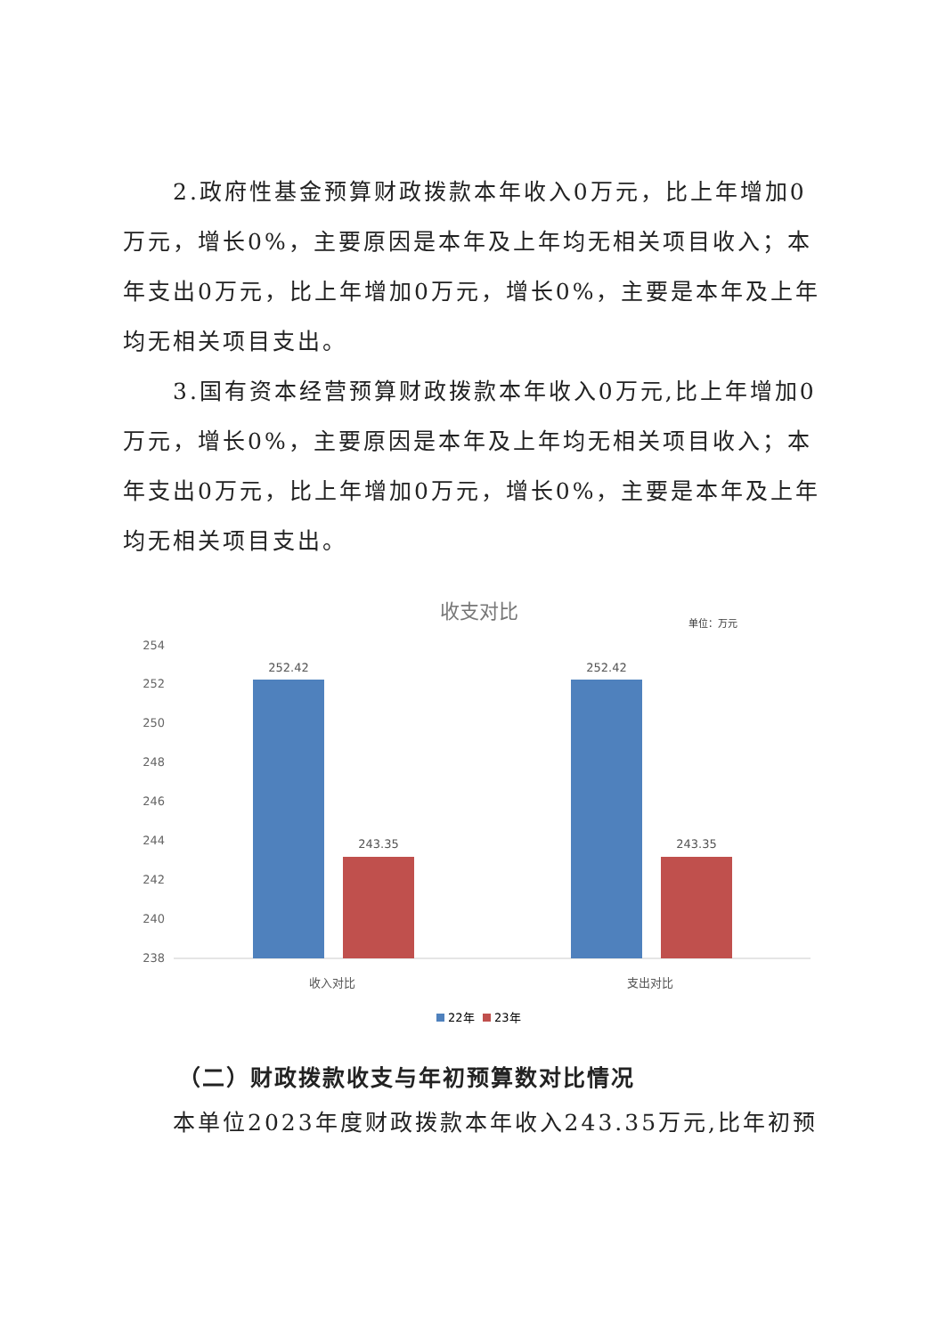2.政府性基金预算财政拨款本年收入0万元，比上年增加0万元，增长0%，主要原因是本年及上年均无相关项目收入；本年支出0万元，比上年增加0万元，增长0%，主要是本年及上年均无相关项目支出。
3.国有资本经营预算财政拨款本年收入0万元,比上年增加0万元，增长0%，主要原因是本年及上年均无相关项目收入；本年支出0万元，比上年增加0万元，增长0%，主要是本年及上年均无相关项目支出。
收支对比
单位：万元
254
252
250
248
246
244
242
240
238
252.42
243.35
252.42
243.35
收入对比
支出对比
22年
23年
（二）财政拨款收支与年初预算数对比情况
本单位2023年度财政拨款本年收入243.35万元,比年初预